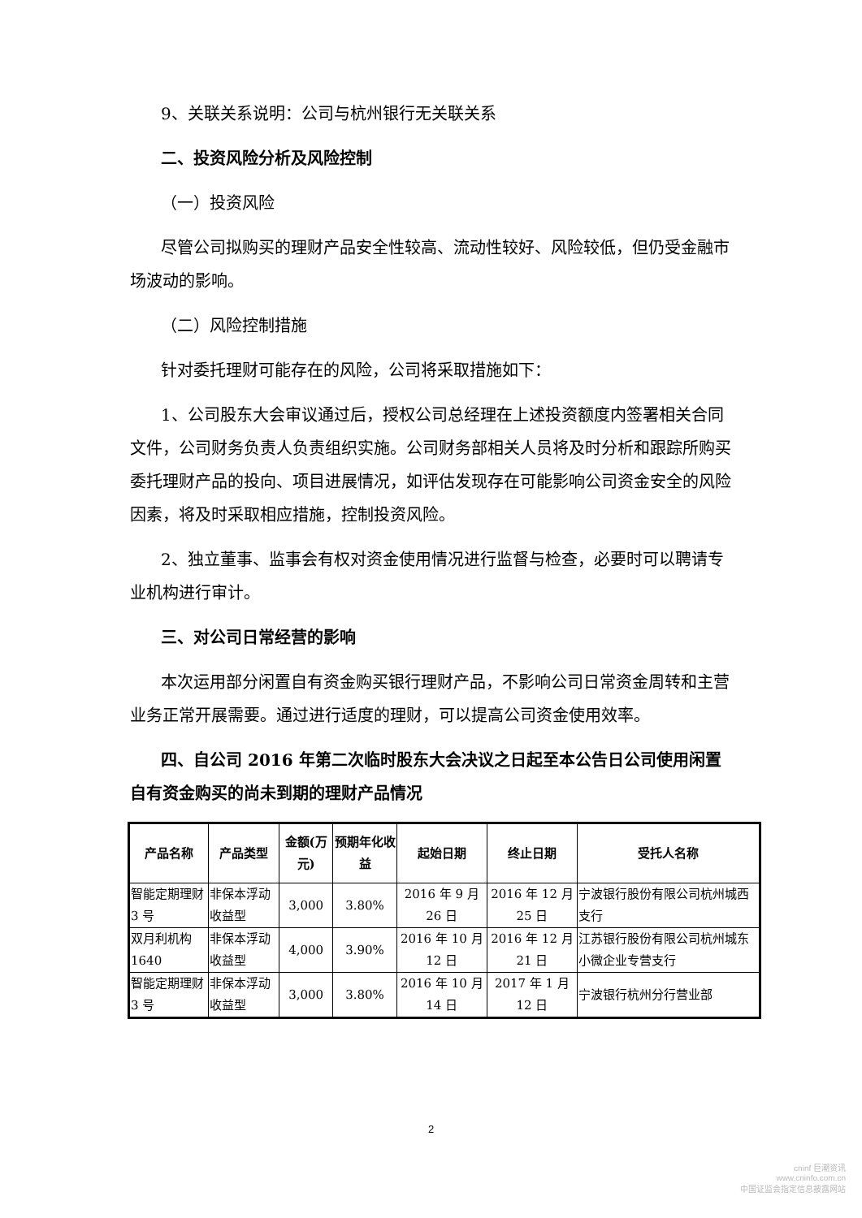9、关联关系说明：公司与杭州银行无关联关系
二、投资风险分析及风险控制
（一）投资风险
尽管公司拟购买的理财产品安全性较高、流动性较好、风险较低，但仍受金融市场波动的影响。
（二）风险控制措施
针对委托理财可能存在的风险，公司将采取措施如下：
1、公司股东大会审议通过后，授权公司总经理在上述投资额度内签署相关合同文件，公司财务负责人负责组织实施。公司财务部相关人员将及时分析和跟踪所购买委托理财产品的投向、项目进展情况，如评估发现存在可能影响公司资金安全的风险因素，将及时采取相应措施，控制投资风险。
2、独立董事、监事会有权对资金使用情况进行监督与检查，必要时可以聘请专业机构进行审计。
三、对公司日常经营的影响
本次运用部分闲置自有资金购买银行理财产品，不影响公司日常资金周转和主营业务正常开展需要。通过进行适度的理财，可以提高公司资金使用效率。
四、自公司 2016 年第二次临时股东大会决议之日起至本公告日公司使用闲置自有资金购买的尚未到期的理财产品情况
| 产品名称 | 产品类型 | 金额(万元) | 预期年化收益 | 起始日期 | 终止日期 | 受托人名称 |
| --- | --- | --- | --- | --- | --- | --- |
| 智能定期理财 3 号 | 非保本浮动收益型 | 3,000 | 3.80% | 2016 年 9 月 26 日 | 2016 年 12 月 25 日 | 宁波银行股份有限公司杭州城西支行 |
| 双月利机构 1640 | 非保本浮动收益型 | 4,000 | 3.90% | 2016 年 10 月 12 日 | 2016 年 12 月 21 日 | 江苏银行股份有限公司杭州城东小微企业专营支行 |
| 智能定期理财 3 号 | 非保本浮动收益型 | 3,000 | 3.80% | 2016 年 10 月 14 日 | 2017 年 1 月 12 日 | 宁波银行杭州分行营业部 |
2
cninf 巨潮资讯
www.cninfo.com.cn
中国证监会指定信息披露网站